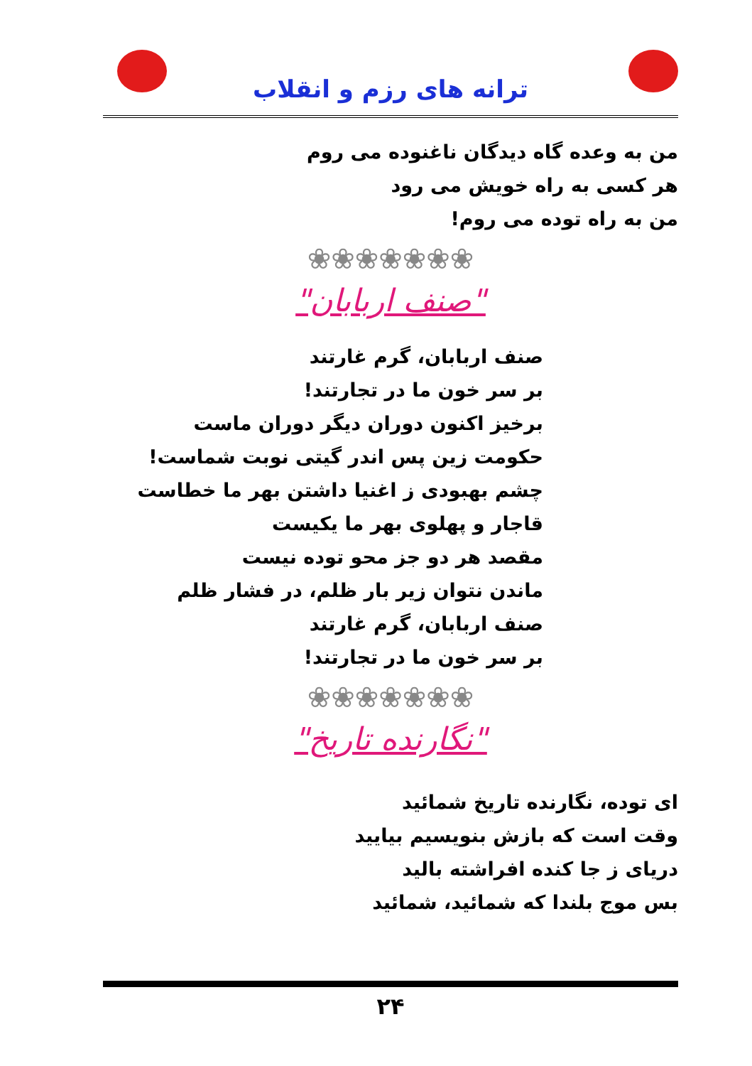ترانه های رزم و انقلاب
من به وعده گاه دیدگان ناغنوده می روم
هر کسی به راه خویش می رود
من به راه توده می روم!
❀❀❀❀❀❀❀
"صنف اربابان"
صنف اربابان، گرم غارتند
بر سر خون ما در تجارتند!
برخیز اکنون دوران دیگر دوران ماست
حکومت زین پس اندر گیتی نوبت شماست!
چشم بهبودی ز اغنیا داشتن بهر ما خطاست
قاجار و پهلوی بهر ما یکیست
مقصد هر دو جز محو توده نیست
ماندن نتوان زیر بار ظلم، در فشار ظلم
صنف اربابان، گرم غارتند
بر سر خون ما در تجارتند!
❀❀❀❀❀❀❀
"نگارنده تاریخ"
ای توده، نگارنده تاریخ شمائید
وقت است که بازش بنویسیم بیایید
دریای ز جا کنده افراشته بالید
بس موج بلندا که شمائید، شمائید
۲۴